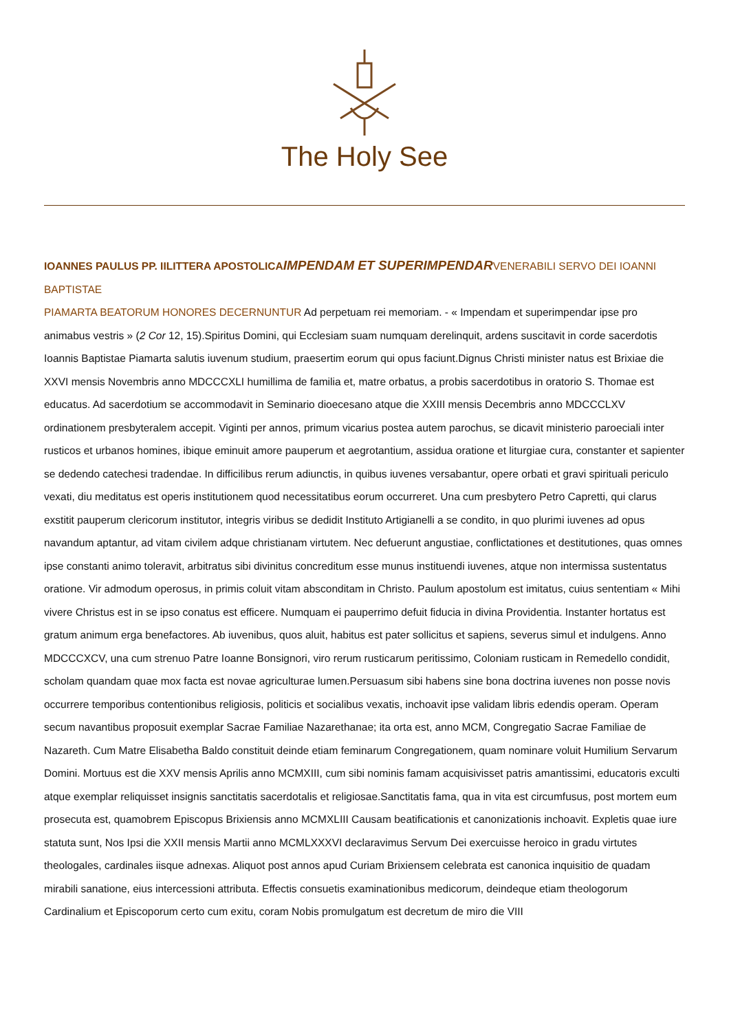The Holy See
IOANNES PAULUS PP. IILITTERA APOSTOLICAIMPENDAM ET SUPERIMPENDAR VENERABILI SERVO DEI IOANNI BAPTISTAE
PIAMARTA BEATORUM HONORES DECERNUNTUR Ad perpetuam rei memoriam. - « Impendam et superimpendar ipse pro animabus vestris » (2 Cor 12, 15).Spiritus Domini, qui Ecclesiam suam numquam derelinquit, ardens suscitavit in corde sacerdotis Ioannis Baptistae Piamarta salutis iuvenum studium, praesertim eorum qui opus faciunt.Dignus Christi minister natus est Brixiae die XXVI mensis Novembris anno MDCCCXLI humillima de familia et, matre orbatus, a probis sacerdotibus in oratorio S. Thomae est educatus. Ad sacerdotium se accommodavit in Seminario dioecesano atque die XXIII mensis Decembris anno MDCCCLXV ordinationem presbyteralem accepit. Viginti per annos, primum vicarius postea autem parochus, se dicavit ministerio paroeciali inter rusticos et urbanos homines, ibique eminuit amore pauperum et aegrotantium, assidua oratione et liturgiae cura, constanter et sapienter se dedendo catechesi tradendae. In difficilibus rerum adiunctis, in quibus iuvenes versabantur, opere orbati et gravi spirituali periculo vexati, diu meditatus est operis institutionem quod necessitatibus eorum occurreret. Una cum presbytero Petro Capretti, qui clarus exstitit pauperum clericorum institutor, integris viribus se dedidit Instituto Artigianelli a se condito, in quo plurimi iuvenes ad opus navandum aptantur, ad vitam civilem adque christianam virtutem. Nec defuerunt angustiae, conflictationes et destitutiones, quas omnes ipse constanti animo toleravit, arbitratus sibi divinitus concreditum esse munus instituendi iuvenes, atque non intermissa sustentatus oratione. Vir admodum operosus, in primis coluit vitam absconditam in Christo. Paulum apostolum est imitatus, cuius sententiam « Mihi vivere Christus est in se ipso conatus est efficere. Numquam ei pauperrimo defuit fiducia in divina Providentia. Instanter hortatus est gratum animum erga benefactores. Ab iuvenibus, quos aluit, habitus est pater sollicitus et sapiens, severus simul et indulgens. Anno MDCCCXCV, una cum strenuo Patre Ioanne Bonsignori, viro rerum rusticarum peritissimo, Coloniam rusticam in Remedello condidit, scholam quandam quae mox facta est novae agriculturae lumen.Persuasum sibi habens sine bona doctrina iuvenes non posse novis occurrere temporibus contentionibus religiosis, politicis et socialibus vexatis, inchoavit ipse validam libris edendis operam. Operam secum navantibus proposuit exemplar Sacrae Familiae Nazarethanae; ita orta est, anno MCM, Congregatio Sacrae Familiae de Nazareth. Cum Matre Elisabetha Baldo constituit deinde etiam feminarum Congregationem, quam nominare voluit Humilium Servarum Domini. Mortuus est die XXV mensis Aprilis anno MCMXIII, cum sibi nominis famam acquisivisset patris amantissimi, educatoris exculti atque exemplar reliquisset insignis sanctitatis sacerdotalis et religiosae.Sanctitatis fama, qua in vita est circumfusus, post mortem eum prosecuta est, quamobrem Episcopus Brixiensis anno MCMXLIII Causam beatificationis et canonizationis inchoavit. Expletis quae iure statuta sunt, Nos Ipsi die XXII mensis Martii anno MCMLXXXVI declaravimus Servum Dei exercuisse heroico in gradu virtutes theologales, cardinales iisque adnexas. Aliquot post annos apud Curiam Brixiensem celebrata est canonica inquisitio de quadam mirabili sanatione, eius intercessioni attributa. Effectis consuetis examinationibus medicorum, deindeque etiam theologorum Cardinalium et Episcoporum certo cum exitu, coram Nobis promulgatum est decretum de miro die VIII